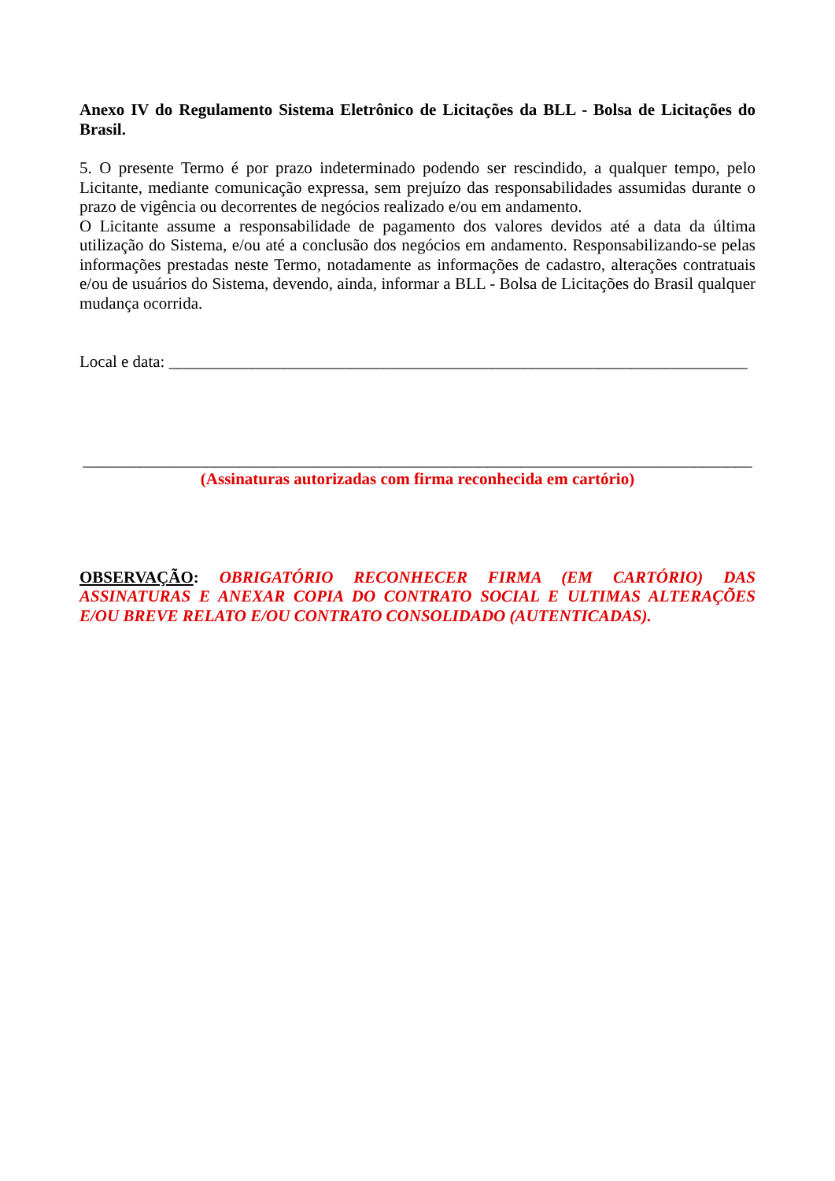Anexo IV do Regulamento Sistema Eletrônico de Licitações da BLL - Bolsa de Licitações do Brasil.
5. O presente Termo é por prazo indeterminado podendo ser rescindido, a qualquer tempo, pelo Licitante, mediante comunicação expressa, sem prejuízo das responsabilidades assumidas durante o prazo de vigência ou decorrentes de negócios realizado e/ou em andamento.
O Licitante assume a responsabilidade de pagamento dos valores devidos até a data da última utilização do Sistema, e/ou até a conclusão dos negócios em andamento. Responsabilizando-se pelas informações prestadas neste Termo, notadamente as informações de cadastro, alterações contratuais e/ou de usuários do Sistema, devendo, ainda, informar a BLL - Bolsa de Licitações do Brasil qualquer mudança ocorrida.
Local e data: ______________________________________________________________________
_________________________________________________________________________________
(Assinaturas autorizadas com firma reconhecida em cartório)
OBSERVAÇÃO: OBRIGATÓRIO RECONHECER FIRMA (EM CARTÓRIO) DAS ASSINATURAS E ANEXAR COPIA DO CONTRATO SOCIAL E ULTIMAS ALTERAÇÕES E/OU BREVE RELATO E/OU CONTRATO CONSOLIDADO (AUTENTICADAS).